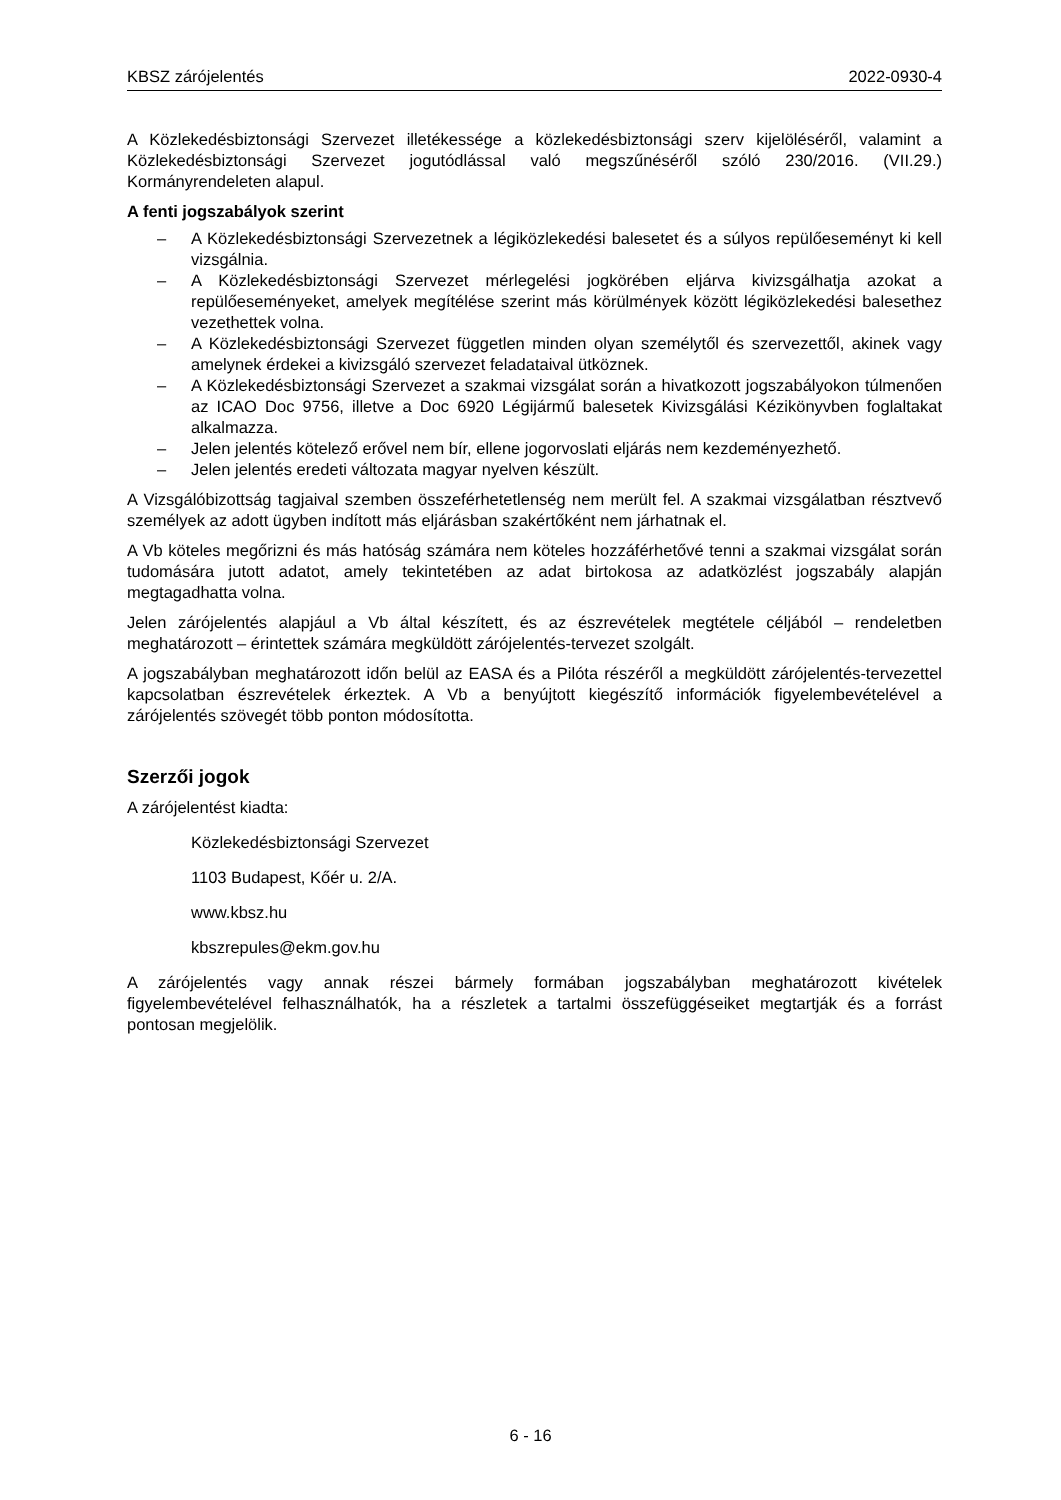KBSZ zárójelentés 2022-0930-4
A Közlekedésbiztonsági Szervezet illetékessége a közlekedésbiztonsági szerv kijelöléséről, valamint a Közlekedésbiztonsági Szervezet jogutódlással való megszűnéséről szóló 230/2016. (VII.29.) Kormányrendeleten alapul.
A fenti jogszabályok szerint
– A Közlekedésbiztonsági Szervezetnek a légiközlekedési balesetet és a súlyos repülő­eseményt ki kell vizsgálnia.
– A Közlekedésbiztonsági Szervezet mérlegelési jogkörében eljárva kivizsgálhatja azokat a repülőeseményeket, amelyek megítélése szerint más körülmények között légiközlekedési balesethez vezethettek volna.
– A Közlekedésbiztonsági Szervezet független minden olyan személytől és szervezettől, akinek vagy amelynek érdekei a kivizsgáló szervezet feladataival ütköznek.
– A Közlekedésbiztonsági Szervezet a szakmai vizsgálat során a hivatkozott jog­szabályokon túlmenően az ICAO Doc 9756, illetve a Doc 6920 Légijármű balesetek Kivizsgálási Kézikönyvben foglaltakat alkalmazza.
– Jelen jelentés kötelező erővel nem bír, ellene jogorvoslati eljárás nem kezdeményez­hető.
– Jelen jelentés eredeti változata magyar nyelven készült.
A Vizsgálóbizottság tagjaival szemben összeférhetetlenség nem merült fel. A szakmai vizs­gálatban résztvevő személyek az adott ügyben indított más eljárásban szakértőként nem jár­hatnak el.
A Vb köteles megőrizni és más hatóság számára nem köteles hozzáférhetővé tenni a szakmai vizsgálat során tudomására jutott adatot, amely tekintetében az adat birtokosa az adatközlést jogszabály alapján megtagadhatta volna.
Jelen zárójelentés alapjául a Vb által készített, és az észrevételek megtétele céljából – rende­letben meghatározott – érintettek számára megküldött zárójelentés-tervezet szolgált.
A jogszabályban meghatározott időn belül az EASA és a Pilóta részéről a megküldött zárójelentés-tervezettel kapcsolatban észrevételek érkeztek. A Vb a benyújtott kiegészítő információk figyelembevételével a zárójelentés szövegét több ponton módosította.
Szerzői jogok
A zárójelentést kiadta:
Közlekedésbiztonsági Szervezet
1103 Budapest, Kőér u. 2/A.
www.kbsz.hu
kbszrepules@ekm.gov.hu
A zárójelentés vagy annak részei bármely formában jogszabályban meghatározott kivételek figyelembevételével felhasználhatók, ha a részletek a tartalmi összefüggéseiket megtartják és a forrást pontosan megjelölik.
6 - 16